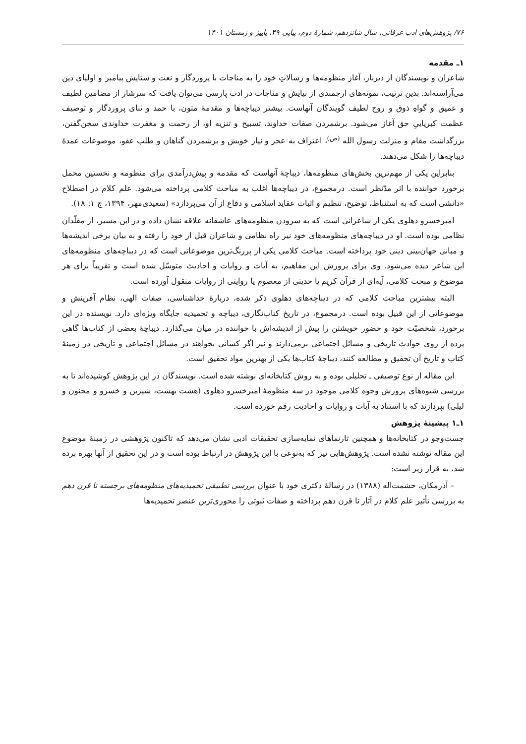۷۶/ پژوهش‌های ادب عرفانی، سال شانزدهم، شمارهٔ دوم، پیاپی ۴۹، پاییز و زمستان ۱۴۰۱
۱ـ مقدمه
شاعران و نویسندگان از دیرباز، آغاز منظومه‌ها و رسالاتِ خود را به مناجات با پروردگار و نعت و ستایش پیامبر و اولیای دین می‌آراسته‌اند. بدین ترتیب، نمونه‌های ارجمندی از نیایش و مناجات در ادب پارسی می‌توان یافت که سرشار از مضامین لطیف و عمیق و گواهِ ذوق و روح لطیف گویندگان آنهاست. بیشتر دیباچه‌ها و مقدمهٔ متون، با حمد و ثنای پروردگار و توصیف عظمت کبریاییِ حق آغاز می‌شود. برشمردن صفات خداوند، تسبیح و تنزیه او، از رحمت و مغفرت خداوندی سخن‌گفتن، بزرگداشت مقام و منزلت رسول الله <sup>(ص)</sup>، اعتراف به عجز و نیاز خویش و برشمردن گناهان و طلب عفو، موضوعات عمدهٔ دیباچه‌ها را شکل می‌دهند.
بنابراین یکی از مهم‌ترین بخش‌های منظومه‌ها، دیباچهٔ آنهاست که مقدمه و پیش‌درآمدی برای منظومه و نخستین محمل برخورد خواننده با اثر مدّنظر است. درمجموع، در دیباچه‌ها اغلب به مباحث کلامی پرداخته می‌شود. علم کلام در اصطلاح «دانشی است که به استنباط، توضیح، تنظیم و اثبات عقاید اسلامی و دفاع از آن می‌پردازد» (سعیدی‌مهر، ۱۳۹۴، ج ۱: ۱۸).
امیرخسرو دهلوی یکی از شاعرانی است که به سرودن منظومه‌های عاشقانه علاقه نشان داده و در این مسیر، از مقلّدان نظامی بوده است. او در دیباچه‌های منظومه‌های خود نیز راه نظامی و شاعران قبل از خود را رفته و به بیان برخی اندیشه‌ها و مبانی جهان‌بینی دینی خود پرداخته است. مباحث کلامی یکی از پررنگ‌ترین موضوعاتی است که در دیباچه‌های منظومه‌های این شاعر دیده می‌شود. وی برای پرورش این مفاهیم، به آیات و روایات و احادیث متوسّل شده است و تقریباً برای هر موضوع و مبحث کلامی، آیه‌ای از قرآن کریم یا حدیثی از معصوم یا روایتی از روایات منقول آورده است.
البته بیشترین مباحث کلامی که در دیباچه‌های دهلوی ذکر شده، دربارهٔ خداشناسی، صفات الهی، نظام آفرینش و موضوعاتی از این قبیل بوده است. درمجموع، در تاریخ کتاب‌نگاری، دیباچه و تحمیدیه جایگاه ویژه‌ای دارد. نویسنده در این برخورد، شخصیّت خود و حضور خویشتن را پیش از اندیشه‌اش با خواننده در میان می‌گذارد. دیباچهٔ بعضی از کتاب‌ها گاهی پرده از روی حوادث تاریخی و مسائل اجتماعی برمی‌دارند و نیز اگر کسانی بخواهند در مسائل اجتماعی و تاریخی در زمینهٔ کتاب و تاریخ آن تحقیق و مطالعه کنند، دیباچهٔ کتاب‌ها یکی از بهترین مواد تحقیق است.
این مقاله از نوع توصیفی ـ تحلیلی بوده و به روش کتابخانه‌ای نوشته شده است. نویسندگان در این پژوهش کوشیده‌اند تا به بررسی شیوه‌های پرورش وجوه کلامی موجود در سه منظومهٔ امیرخسرو دهلوی (هشت بهشت، شیرین و خسرو و مجنون و لیلی) بپردازند که با استناد به آیات و روایات و احادیث رقم خورده است.
۱ـ۱ پیشینهٔ پژوهش
جست‌وجو در کتابخانه‌ها و همچنین تارنماهای نمایه‌سازی تحقیقات ادبی نشان می‌دهد که تاکنون پژوهشی در زمینهٔ موضوع این مقاله نوشته نشده است. پژوهش‌هایی نیز که به‌نوعی با این پژوهش در ارتباط بوده است و در این تحقیق از آنها بهره برده شد، به قرار زیر است:
– آذرمکان، حشمت‌اله (۱۳۸۸) در رسالهٔ دکتری خود با عنوان بررسی تطبیقی تحمیدیه‌های منظومه‌های برجسته تا قرن دهم به بررسی تأثیر علم کلام در آثار تا قرن دهم پرداخته و صفات ثبوتی را محوری‌ترین عنصر تحمیدیه‌ها